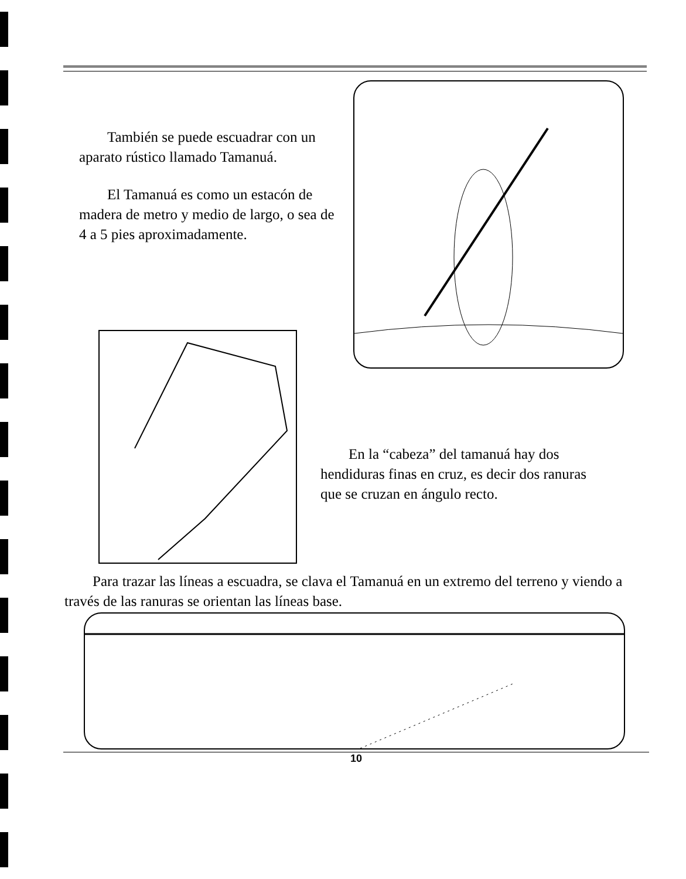También se puede escuadrar con un aparato rústico llamado Tamanuá.
El Tamanuá es como un estacón de madera de metro y medio de largo, o sea de 4 a 5 pies aproximadamente.
En la “cabeza” del tamanuá hay dos hendiduras finas en cruz, es decir dos ranuras que se cruzan en ángulo recto.
Para trazar las líneas a escuadra, se clava el Tamanuá en un extremo del terreno y viendo a través de las ranuras se orientan las líneas base.
10